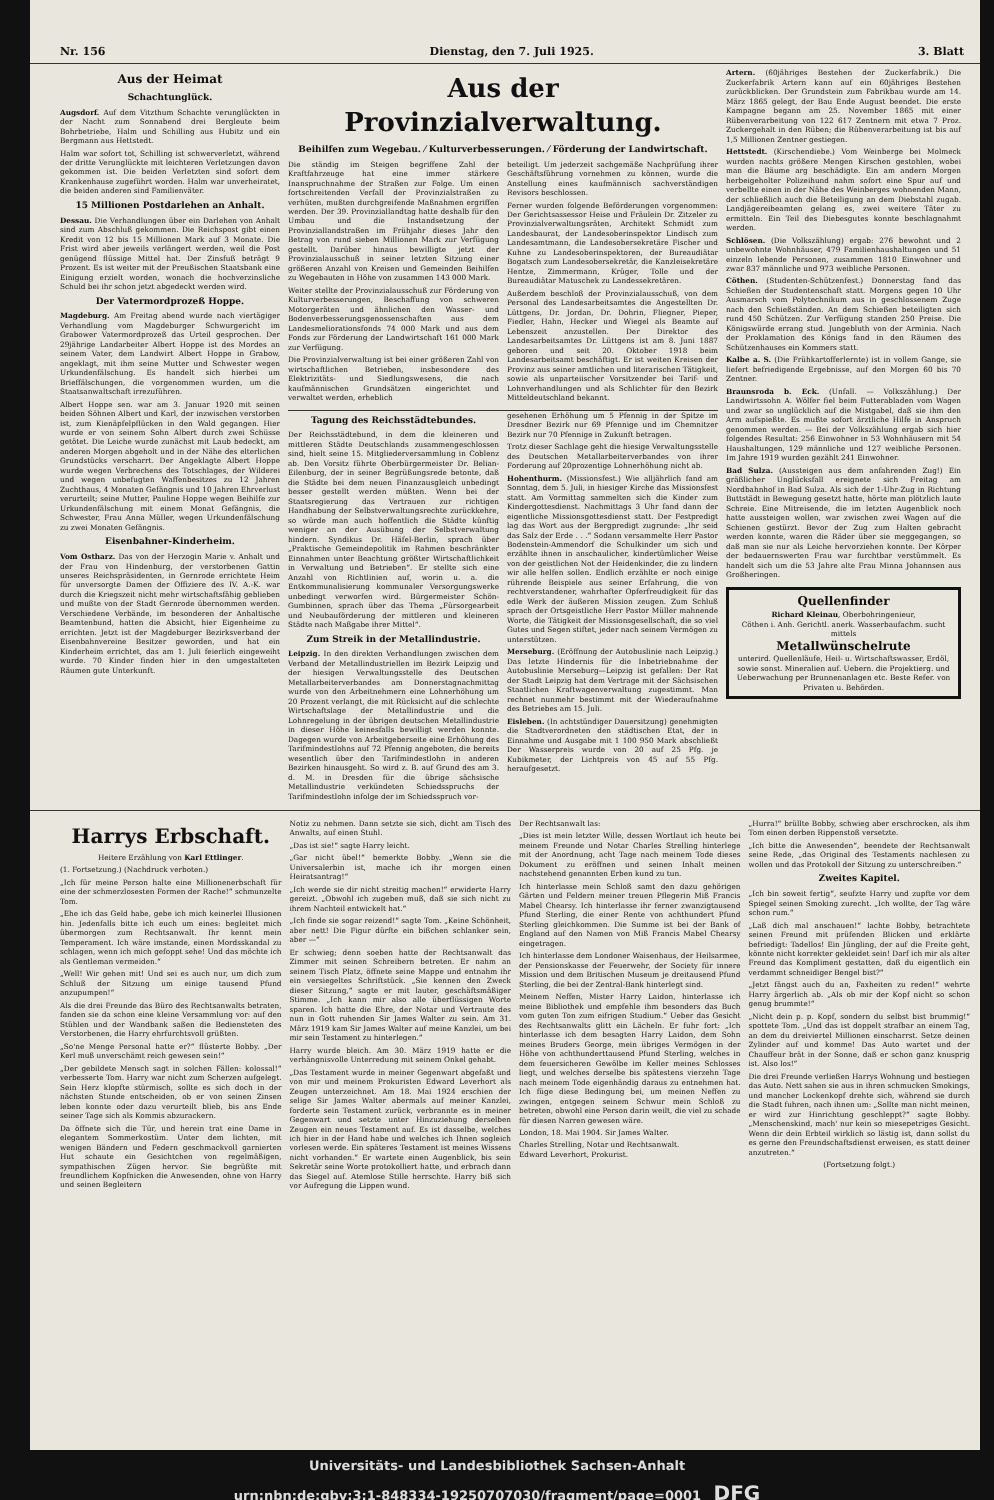Nr. 156 Dienstag, den 7. Juli 1925. 3. Blatt
Aus der Heimat
Schachtunglück.
Augsdorf. Auf dem Vitzthum Schachte verunglückten in der Nacht zum Sonnabend drei Bergleute beim Bohrbetriebe, Halm und Schilling aus Hubitz und ein Bergmann aus Hettstedt.
Halm war sofort tot, Schilling ist schwerverletzt, während der dritte Verunglückte mit leichteren Verletzungen davon gekommen ist. Die beiden Verletzten sind sofort dem Krankenhause zugeführt worden. Halm war unverheiratet, die beiden anderen sind Familienväter.
15 Millionen Postdarlehen an Anhalt.
Dessau. Die Verhandlungen über ein Darlehen von Anhalt sind zum Abschluß gekommen. Die Reichspost gibt einen Kredit von 12 bis 15 Millionen Mark auf 3 Monate. Die Frist wird aber jeweils verlängert werden, weil die Post genügend flüssige Mittel hat. Der Zinsfuß beträgt 9 Prozent. Es ist weiter mit der Preußischen Staatsbank eine Einigung erzielt worden, wonach die hochverzinsliche Schuld bei ihr schon jetzt abgedeckt werden wird.
Der Vatermordprozeß Hoppe.
Magdeburg. Am Freitag abend wurde nach viertägiger Verhandlung vom Magdeburger Schwurgericht im Grabower Vatermordprozeß das Urteil gesprochen. Der 29jährige Landarbeiter Albert Hoppe ist des Mordes an seinem Vater, dem Landwirt Albert Hoppe in Grabow, angeklagt, mit ihm seine Mutter und Schwester wegen Urkundenfälschung. Es handelt sich hierbei um Brieffälschungen, die vorgenommen wurden, um die Staatsanwaltschaft irrezuführen.
Albert Hoppe sen. war am 3. Januar 1920 mit seinen beiden Söhnen Albert und Karl, der inzwischen verstorben ist, zum Kienäpfelpflücken in den Wald gegangen. Hier wurde er von seinem Sohn Albert durch zwei Schüsse getötet. Die Leiche wurde zunächst mit Laub bedeckt, am anderen Morgen abgeholt und in der Nähe des elterlichen Grundstücks verscharrt. Der Angeklagte Albert Hoppe wurde wegen Verbrechens des Totschlages, der Wilderei und wegen unbefugten Waffenbesitzes zu 12 Jahren Zuchthaus, 4 Monaten Gefängnis und 10 Jahren Ehrverlust verurteilt; seine Mutter, Pauline Hoppe wegen Beihilfe zur Urkundenfälschung mit einem Monat Gefängnis, die Schwester, Frau Anna Müller, wegen Urkundenfälschung zu zwei Monaten Gefängnis.
Eisenbahner-Kinderheim.
Vom Ostharz. Das von der Herzogin Marie v. Anhalt und der Frau von Hindenburg, der verstorbenen Gattin unseres Reichspräsidenten, in Gernrode errichtete Heim für unversorgte Damen der Offiziere des IV. A.-K. war durch die Kriegszeit nicht mehr wirtschaftsfähig geblieben und mußte von der Stadt Gernrode übernommen werden. Verschiedene Verbände, im besonderen der Anhaltische Beamtenbund, hatten die Absicht, hier Eigenheime zu errichten. Jetzt ist der Magdeburger Bezirksverband der Eisenbahnvereine Besitzer geworden, und hat ein Kinderheim errichtet, das am 1. Juli feierlich eingeweiht wurde. 70 Kinder finden hier in den umgestalteten Räumen gute Unterkunft.
Aus der Provinzialverwaltung.
Beihilfen zum Wegebau. ⁄ Kulturverbesserungen. ⁄ Förderung der Landwirtschaft.
Die ständig im Steigen begriffene Zahl der Kraftfahrzeuge hat eine immer stärkere Inanspruchnahme der Straßen zur Folge. Um einen fortschreitenden Verfall der Provinzialstraßen zu verhüten, mußten durchgreifende Maßnahmen ergriffen werden. Der 39. Provinziallandtag hatte deshalb für den Umbau und die Instandsetzung der Provinziallandstraßen im Frühjahr dieses Jahr den Betrag von rund sieben Millionen Mark zur Verfügung gestellt. Darüber hinaus bewilligte jetzt der Provinzialausschuß in seiner letzten Sitzung einer größeren Anzahl von Kreisen und Gemeinden Beihilfen zu Wegebauten in Höhe von zusammen 143 000 Mark.
Weiter stellte der Provinzialausschuß zur Förderung von Kulturverbesserungen, Beschaffung von schweren Motorgeräten und ähnlichen den Wasser- und Bodenverbesserungsgenossenschaften aus dem Landesmeliorationsfonds 74 000 Mark und aus dem Fonds zur Förderung der Landwirtschaft 161 000 Mark zur Verfügung.
Die Provinzialverwaltung ist bei einer größeren Zahl von wirtschaftlichen Betrieben, insbesondere des Elektrizitäts- und Siedlungswesens, die nach kaufmännischen Grundsätzen eingerichtet und verwaltet werden, erheblich
beteiligt. Um jederzeit sachgemäße Nachprüfung ihrer Geschäftsführung vornehmen zu können, wurde die Anstellung eines kaufmännisch sachverständigen Revisors beschlossen.
Ferner wurden folgende Beförderungen vorgenommen: Der Gerichtsassessor Heise und Fräulein Dr. Zitzeler zu Provinzialverwaltungsräten, Architekt Schmidt zum Landesbaurat, der Landesoberinspektor Lindisch zum Landesamtmann, die Landesobersekretäre Fischer und Kuhne zu Landesoberinspektoren, der Bureaudiätar Bogatsch zum Landesobersekretär, die Kanzleisekretäre Hentze, Zimmermann, Krüger, Tolle und der Bureaudiätar Matuschek zu Landessekretären.
Außerdem beschloß der Provinzialausschuß, von dem Personal des Landesarbeitsamtes die Angestellten Dr. Lüttgens, Dr. Jordan, Dr. Dohrin, Fliegner, Pieper, Fiedler, Hahn, Hecker und Wiegel als Beamte auf Lebenszeit anzustellen. Der Direktor des Landesarbeitsamtes Dr. Lüttgens ist am 8. Juni 1887 geboren und seit 20. Oktober 1918 beim Landesarbeitsamt beschäftigt. Er ist weiten Kreisen der Provinz aus seiner amtlichen und literarischen Tätigkeit, sowie als unparteiischer Vorsitzender bei Tarif- und Lohnverhandlungen und als Schlichter für den Bezirk Mitteldeutschland bekannt.
Tagung des Reichsstädtebundes.
Der Reichsstädtebund, in dem die kleineren und mittleren Städte Deutschlands zusammengeschlossen sind, hielt seine 15. Mitgliederversammlung in Coblenz ab. Den Vorsitz führte Oberbürgermeister Dr. Belian-Eilenburg, der in seiner Begrüßungsrede betonte, daß die Städte bei dem neuen Finanzausgleich unbedingt besser gestellt werden müßten. Wenn bei der Staatsregierung das Vertrauen zur richtigen Handhabung der Selbstverwaltungsrechte zurückkehre, so würde man auch hoffentlich die Städte künftig weniger an der Ausübung der Selbstverwaltung hindern. Syndikus Dr. Häfel-Berlin, sprach über „Praktische Gemeindepolitik im Rahmen beschränkter Einnahmen unter Beachtung größter Wirtschaftlichkeit in Verwaltung und Betrieben“. Er stellte sich eine Anzahl von Richtlinien auf, worin u. a. die Entkommunalisierung kommunaler Versorgungswerke unbedingt verworfen wird. Bürgermeister Schön-Gumbinnen, sprach über das Thema „Fürsorgearbeit und Neubauförderung der mittleren und kleineren Städte nach Maßgabe ihrer Mittel“.
Zum Streik in der Metallindustrie.
Leipzig. In den direkten Verhandlungen zwischen dem Verband der Metallindustriellen im Bezirk Leipzig und der hiesigen Verwaltungsstelle des Deutschen Metallarbeiterverbandes am Donnerstagnachmittag wurde von den Arbeitnehmern eine Lohnerhöhung um 20 Prozent verlangt, die mit Rücksicht auf die schlechte Wirtschaftslage der Metallindustrie und die Lohnregelung in der übrigen deutschen Metallindustrie in dieser Höhe keinesfalls bewilligt werden konnte. Dagegen wurde von Arbeitgeberseite eine Erhöhung des Tarifmindestlohns auf 72 Pfennig angeboten, die bereits wesentlich über den Tarifmindestlohn in anderen Bezirken hinausgeht. So wird z. B. auf Grund des am 3. d. M. in Dresden für die übrige sächsische Metallindustrie verkündeten Schiedsspruchs der Tarifmindestlohn infolge der im Schiedsspruch vor-
gesehenen Erhöhung um 5 Pfennig in der Spitze im Dresdner Bezirk nur 69 Pfennige und im Chemnitzer Bezirk nur 70 Pfennige in Zukunft betragen.
Trotz dieser Sachlage geht die hiesige Verwaltungsstelle des Deutschen Metallarbeiterverbandes von ihrer Forderung auf 20prozentige Lohnerhöhung nicht ab.
Hohenthurm. (Missionsfest.) Wie alljährlich fand am Sonntag, dem 5. Juli, in hiesiger Kirche das Missionsfest statt. Am Vormittag sammelten sich die Kinder zum Kindergottesdienst. Nachmittags 3 Uhr fand dann der eigentliche Missionsgottesdienst statt. Der Festpredigt lag das Wort aus der Bergpredigt zugrunde: „Ihr seid das Salz der Erde . . .“ Sodann versammelte Herr Pastor Bodenstein-Ammendorf die Schulkinder um sich und erzählte ihnen in anschaulicher, kindertümlicher Weise von der geistlichen Not der Heidenkinder, die zu lindern wir alle helfen sollen. Endlich erzählte er noch einige rührende Beispiele aus seiner Erfahrung, die von rechtverstandener, wahrhafter Opferfreudigkeit für das edle Werk der äußeren Mission zeugen. Zum Schluß sprach der Ortsgeistliche Herr Pastor Müller mahnende Worte, die Tätigkeit der Missionsgesellschaft, die so viel Gutes und Segen stiftet, jeder nach seinem Vermögen zu unterstützen.
Merseburg. (Eröffnung der Autobuslinie nach Leipzig.) Das letzte Hindernis für die Inbetriebnahme der Autobuslinie Merseburg—Leipzig ist gefallen: Der Rat der Stadt Leipzig hat dem Vertrage mit der Sächsischen Staatlichen Kraftwagenverwaltung zugestimmt. Man rechnet nunmehr bestimmt mit der Wiederaufnahme des Betriebes am 15. Juli.
Eisleben. (In achtstündiger Dauersitzung) genehmigten die Stadtverordneten den städtischen Etat, der in Einnahme und Ausgabe mit 1 100 950 Mark abschließt Der Wasserpreis wurde von 20 auf 25 Pfg. je Kubikmeter, der Lichtpreis von 45 auf 55 Pfg. heraufgesetzt.
Artern. (60jähriges Bestehen der Zuckerfabrik.) Die Zuckerfabrik Artern kann auf ein 60jähriges Bestehen zurückblicken. Der Grundstein zum Fabrikbau wurde am 14. März 1865 gelegt, der Bau Ende August beendet. Die erste Kampagne begann am 25. November 1865 mit einer Rübenverarbeitung von 122 617 Zentnern mit etwa 7 Proz. Zuckergehalt in den Rüben; die Rübenverarbeitung ist bis auf 1,5 Millionen Zentner gestiegen.
Hettstedt. (Kirschendiebe.) Vom Weinberge bei Molmeck wurden nachts größere Mengen Kirschen gestohlen, wobei man die Bäume arg beschädigte. Ein am andern Morgen herbeigeholter Polizeihund nahm sofort eine Spur auf und verbellte einen in der Nähe des Weinberges wohnenden Mann, der schließlich auch die Beteiligung an dem Diebstahl zugab. Landjägereibeamten gelang es, zwei weitere Täter zu ermitteln. Ein Teil des Diebesgutes konnte beschlagnahmt werden.
Schlösen. (Die Volkszählung) ergab: 276 bewohnt und 2 unbewohnte Wohnhäuser, 479 Familienhaushaltungen und 51 einzeln lebende Personen, zusammen 1810 Einwohner und zwar 837 männliche und 973 weibliche Personen.
Cöthen. (Studenten-Schützenfest.) Donnerstag fand das Schießen der Studentenschaft statt. Morgens gegen 10 Uhr Ausmarsch vom Polytechnikum aus in geschlossenem Zuge nach den Schießständen. An dem Schießen beteiligten sich rund 450 Schützen. Zur Verfügung standen 250 Preise. Die Königswürde errang stud. Jungebluth von der Arminia. Nach der Proklamation des Königs fand in den Räumen des Schützenhauses ein Kommers statt.
Kalbe a. S. (Die Frühkartofferlernte) ist in vollem Gange, sie liefert befriedigende Ergebnisse, auf den Morgen 60 bis 70 Zentner.
Braunsroda b. Eck. (Unfall. — Volkszählung.) Der Landwirtssohn A. Wölfer fiel beim Futterabladen vom Wagen und zwar so unglücklich auf die Mistgabel, daß sie ihm den Arm aufspießte. Es mußte sofort ärztliche Hilfe in Anspruch genommen werden. — Bei der Volkszählung ergab sich hier folgendes Resultat: 256 Einwohner in 53 Wohnhäusern mit 54 Haushaltungen, 129 männliche und 127 weibliche Personen. Im Jahre 1919 wurden gezählt 241 Einwohner.
Bad Sulza. (Aussteigen aus dem anfahrenden Zug!) Ein gräßlicher Unglücksfall ereignete sich Freitag am Nordbahnhof in Bad Sulza. Als sich der 1-Uhr-Zug in Richtung Buttstädt in Bewegung gesetzt hatte, hörte man plötzlich laute Schreie. Eine Mitreisende, die im letzten Augenblick noch hatte aussteigen wollen, war zwischen zwei Wagen auf die Schienen gestürzt. Bevor der Zug zum Halten gebracht werden konnte, waren die Räder über sie meggegangen, so daß man sie nur als Leiche hervorziehen konnte. Der Körper der bedauernswerten Frau war furchtbar verstümmelt. Es handelt sich um die 53 Jahre alte Frau Minna Johannsen aus Großheringen.
Quellenfinder
Richard Kleinau, Oberbohringenieur,
Cöthen i. Anh. Gerichtl. anerk. Wasserbaufachm. sucht mittels
Metallwünschelrute
unterird. Quellenläufe, Heil- u. Wirtschaftswasser, Erdöl, sowie sonst. Mineralien auf. Uebern. die Projektierg. und Ueberwachung per Brunnenanlagen etc. Beste Refer. von Privaten u. Behörden.
Harrys Erbschaft.
Heitere Erzählung von Karl Ettlinger.
(1. Fortsetzung.) (Nachdruck verboten.)
„Ich für meine Person halte eine Millionenerbschaft für eine der schmerzlosesten Formen der Rache!“ schmunzelte Tom.
„Ehe ich das Geld habe, gebe ich mich keinerlei Illusionen hin. Jedenfalls bitte ich euch um eines: begleitet mich übermorgen zum Rechtsanwalt. Ihr kennt mein Temperament. Ich wäre imstande, einen Mordsskandal zu schlagen, wenn ich mich gefoppt sehe! Und das möchte ich als Gentleman vermeiden.“
„Well! Wir gehen mit! Und sei es auch nur, um dich zum Schluß der Sitzung um einige tausend Pfund anzupumpen!“
Als die drei Freunde das Büro des Rechtsanwalts betraten, fanden sie da schon eine kleine Versammlung vor: auf den Stühlen und der Wandbank saßen die Bediensteten des Verstorbenen, die Harry ehrfurchtsvoll grüßten.
„So'ne Menge Personal hatte er?“ flüsterte Bobby. „Der Kerl muß unverschämt reich gewesen sein!“
„Der gebildete Mensch sagt in solchen Fällen: kolossal!“ verbesserte Tom. Harry war nicht zum Scherzen aufgelegt. Sein Herz klopfte stürmisch, sollte es sich doch in der nächsten Stunde entscheiden, ob er von seinen Zinsen leben konnte oder dazu verurteilt blieb, bis ans Ende seiner Tage sich als Kommis abzurackern.
Da öffnete sich die Tür, und herein trat eine Dame in elegantem Sommerkostüm. Unter dem lichten, mit wenigen Bändern und Federn geschmackvoll garnierten Hut schaute ein Gesichtchen von regelmäßigen, sympathischen Zügen hervor. Sie begrüßte mit freundlichem Kopfnicken die Anwesenden, ohne von Harry und seinen Begleitern
Notiz zu nehmen. Dann setzte sie sich, dicht am Tisch des Anwalts, auf einen Stuhl.
„Das ist sie!“ sagte Harry leicht.
„Gar nicht übel!“ bemerkte Bobby. „Wenn sie die Universalerbin ist, mache ich ihr morgen einen Heiratsantrag!“
„Ich werde sie dir nicht streitig machen!“ erwiderte Harry gereizt. „Obwohl ich zugeben muß, daß sie sich nicht zu ihrem Nachteil entwickelt hat.“
„Ich finde sie sogar reizend!“ sagte Tom. „Keine Schönheit, aber nett! Die Figur dürfte ein bißchen schlanker sein, aber —“
Er schwieg; denn soeben hatte der Rechtsanwalt das Zimmer mit seinen Schreibern betreten. Er nahm an seinem Tisch Platz, öffnete seine Mappe und entnahm ihr ein versiegeltes Schriftstück. „Sie kennen den Zweck dieser Sitzung,“ sagte er mit lauter, geschäftsmäßiger Stimme. „Ich kann mir also alle überflüssigen Worte sparen. Ich hatte die Ehre, der Notar und Vertraute des nun in Gott ruhenden Sir James Walter zu sein. Am 31. März 1919 kam Sir James Walter auf meine Kanzlei, um bei mir sein Testament zu hinterlegen.“
Harry wurde bleich. Am 30. März 1919 hatte er die verhängnisvolle Unterredung mit seinem Onkel gehabt.
„Das Testament wurde in meiner Gegenwart abgefaßt und von mir und meinem Prokuristen Edward Leverhort als Zeugen unterzeichnet. Am 18. Mai 1924 erschien der selige Sir James Walter abermals auf meiner Kanzlei, forderte sein Testament zurück, verbrannte es in meiner Gegenwart und setzte unter Hinzuziehung derselben Zeugen ein neues Testament auf. Es ist dasselbe, welches ich hier in der Hand habe und welches ich Ihnen sogleich vorlesen werde. Ein späteres Testament ist meines Wissens nicht vorhanden.“ Er wartete einen Augenblick, bis sein Sekretär seine Worte protokolliert hatte, und erbrach dann das Siegel auf. Atemlose Stille herrschte. Harry biß sich vor Aufregung die Lippen wund.
Der Rechtsanwalt las:
„Dies ist mein letzter Wille, dessen Wortlaut ich heute bei meinem Freunde und Notar Charles Strelling hinterlege mit der Anordnung, acht Tage nach meinem Tode dieses Dokument zu eröffnen und seinen Inhalt meinen nachstehend genannten Erben kund zu tun.
Ich hinterlasse mein Schloß samt den dazu gehörigen Gärten und Feldern meiner treuen Pflegerin Miß Francis Mabel Chearsy. Ich hinterlasse ihr ferner zwanzigtausend Pfund Sterling, die einer Rente von achthundert Pfund Sterling gleichkommen. Die Summe ist bei der Bank of England auf den Namen von Miß Francis Mabel Chearsy eingetragen.
Ich hinterlasse dem Londoner Waisenhaus, der Heilsarmee, der Pensionskasse der Feuerwehr, der Society für innere Mission und dem Britischen Museum je dreitausend Pfund Sterling, die bei der Zentral-Bank hinterlegt sind.
Meinem Neffen, Mister Harry Laidon, hinterlasse ich meine Bibliothek und empfehle ihm besonders das Buch vom guten Ton zum eifrigen Studium.“ Ueber das Gesicht des Rechtsanwalts glitt ein Lächeln. Er fuhr fort: „Ich hinterlasse ich dem besagten Harry Laidon, dem Sohn meines Bruders George, mein übriges Vermögen in der Höhe von achthunderttausend Pfund Sterling, welches in dem feuersicheren Gewölbe im Keller meines Schlosses liegt, und welches derselbe bis spätestens vierzehn Tage nach meinem Tode eigenhändig daraus zu entnehmen hat. Ich füge diese Bedingung bei, um meinen Neffen zu zwingen, entgegen seinem Schwur mein Schloß zu betreten, obwohl eine Person darin weilt, die viel zu schade für diesen Narren gewesen wäre.
London, 18. Mai 1904. Sir James Walter.
Charles Strelling, Notar und Rechtsanwalt.
Edward Leverhort, Prokurist.
„Hurra!“ brüllte Bobby, schwieg aber erschrocken, als ihm Tom einen derben Rippenstoß versetzte.
„Ich bitte die Anwesenden“, beendete der Rechtsanwalt seine Rede, „das Original des Testaments nachlesen zu wollen und das Protokoll der Sitzung zu unterschreiben.“
Zweites Kapitel.
„Ich bin soweit fertig“, seufzte Harry und zupfte vor dem Spiegel seinen Smoking zurecht. „Ich wollte, der Tag wäre schon rum.“
„Laß dich mal anschauen!“ lachte Bobby, betrachtete seinen Freund mit prüfenden Blicken und erklärte befriedigt: Tadellos! Ein Jüngling, der auf die Freite geht, könnte nicht korrekter gekleidet sein! Darf ich mir als alter Freund das Kompliment gestatten, daß du eigentlich ein verdammt schneidiger Bengel bist?“
„Jetzt fängst auch du an, Faxheiten zu reden!“ wehrte Harry ärgerlich ab. „Als ob mir der Kopf nicht so schon genug brummte!“
„Nicht dein p. p. Kopf, sondern du selbst bist brummig!“ spottete Tom. „Und das ist doppelt strafbar an einem Tag, an dem du dreiviertel Millionen einscharrst. Setze deinen Zylinder auf und komme! Das Auto wartet und der Chauffeur brät in der Sonne, daß er schon ganz knusprig ist. Also los!“
Die drei Freunde verließen Harrys Wohnung und bestiegen das Auto. Nett sahen sie aus in ihren schmucken Smokings, und mancher Lockenkopf drehte sich, während sie durch die Stadt fuhren, nach ihnen um: „Sollte man nicht meinen, er wird zur Hinrichtung geschleppt?“ sagte Bobby. „Menschenskind, mach' nur kein so miesepetriges Gesicht. Wenn dir dein Erbteil wirklich so lästig ist, dann sollst du es gerne den Freundschaftsdienst erweisen, es statt deiner anzutreten.“
(Fortsetzung folgt.)
Universitäts- und Landesbibliothek Sachsen-Anhalt
urn:nbn:de:gbv:3:1-848334-19250707030/fragment/page=0001 DFG